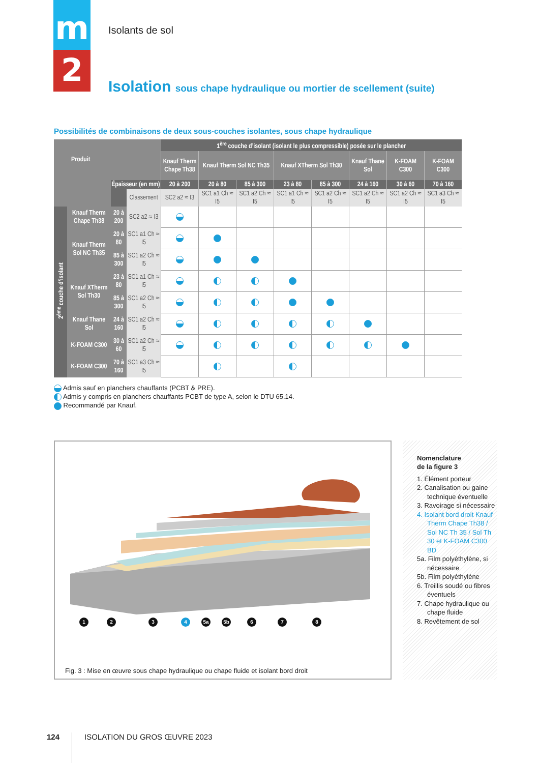m
2
Isolants de sol
Isolation sous chape hydraulique ou mortier de scellement (suite)
Possibilités de combinaisons de deux sous-couches isolantes, sous chape hydraulique
| Produit | | | | 1<sup>ère</sup> couche d’isolant (isolant le plus compressible) posée sur le plancher | | | | | | | |
| --- | --- | --- | --- | --- | --- | --- | --- | --- | --- | --- | --- |
| | | | | Knauf Therm Chape Th38 | Knauf Therm Sol NC Th35 | | Knauf XTherm Sol Th30 | | Knauf Thane Sol | K-FOAM C300 | K-FOAM C300 |
| | | Épaisseur (en mm) | | 20 à 200 | 20 à 80 | 85 à 300 | 23 à 80 | 85 à 300 | 24 à 160 | 30 à 60 | 70 à 160 |
| | | | Classement | SC2 a2 ≈ I3 | SC1 a1 Ch ≈ I5 | SC1 a2 Ch ≈ I5 | SC1 a1 Ch ≈ I5 | SC1 a2 Ch ≈ I5 | SC1 a2 Ch ≈ I5 | SC1 a2 Ch ≈ I5 | SC1 a3 Ch ≈ I5 |
| 2<sup>ème</sup> couche d’isolant | Knauf Therm Chape Th38 | 20 à 200 | SC2 a2 ≈ I3 | | | | | | | | |
| | Knauf Therm Sol NC Th35 | 20 à 80 | SC1 a1 Ch ≈ I5 | | | | | | | | |
| | | 85 à 300 | SC1 a2 Ch ≈ I5 | | | | | | | | |
| | Knauf XTherm Sol Th30 | 23 à 80 | SC1 a1 Ch ≈ I5 | | | | | | | | |
| | | 85 à 300 | SC1 a2 Ch ≈ I5 | | | | | | | | |
| | Knauf Thane Sol | 24 à 160 | SC1 a2 Ch ≈ I5 | | | | | | | | |
| | K-FOAM C300 | 30 à 60 | SC1 a2 Ch ≈ I5 | | | | | | | | |
| | K-FOAM C300 | 70 à 160 | SC1 a3 Ch ≈ I5 | | | | | | | | |
Admis sauf en planchers chauffants (PCBT & PRE).
Admis y compris en planchers chauffants PCBT de type A, selon le DTU 65.14.
Recommandé par Knauf.
1 2 3 4 5a 5b 6 7 8
Fig. 3 : Mise en œuvre sous chape hydraulique ou chape fluide et isolant bord droit
Nomenclature
de la figure 3
1. Élément porteur
2. Canalisation ou gaine technique éventuelle
3. Ravoirage si nécessaire
4. Isolant bord droit Knauf Therm Chape Th38 / Sol NC Th 35 / Sol Th 30 et K-FOAM C300 BD
5a. Film polyéthylène, si nécessaire
5b. Film polyéthylène
6. Treillis soudé ou fibres éventuels
7. Chape hydraulique ou chape fluide
8. Revêtement de sol
124 ISOLATION DU GROS ŒUVRE 2023